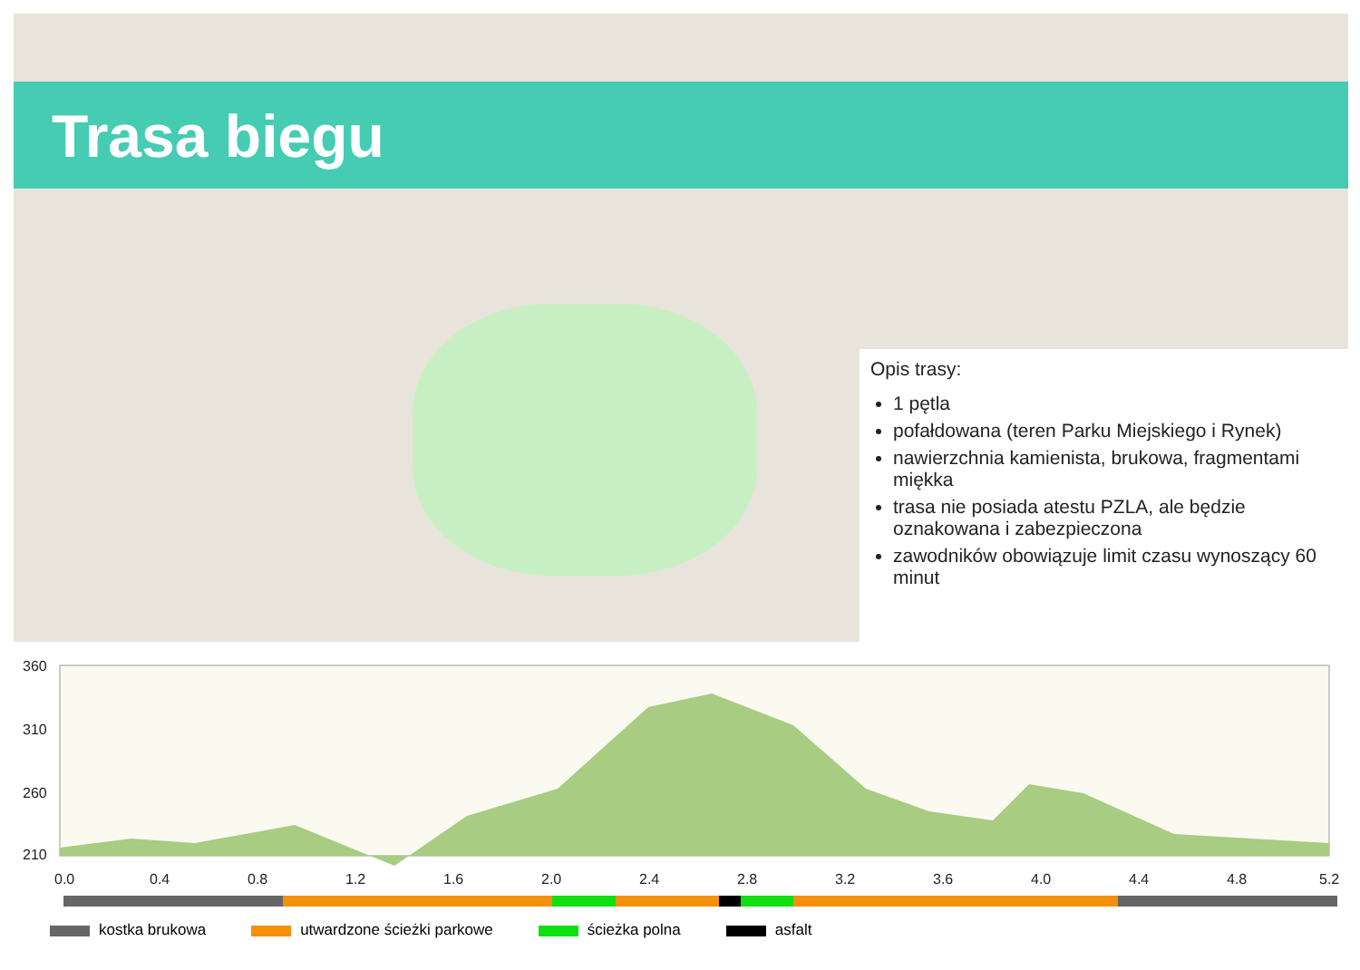Trasa biegu
Opis trasy:
1 pętla
pofałdowana (teren Parku Miejskiego i Rynek)
nawierzchnia kamienista, brukowa, fragmentami miękka
trasa nie posiada atestu PZLA, ale będzie oznakowana i zabezpieczona
zawodników obowiązuje limit czasu wynoszący 60 minut
360
310
260
210
0.0
0.4
0.8
1.2
1.6
2.0
2.4
2.8
3.2
3.6
4.0
4.4
4.8
5.2
kostka brukowa utwardzone ścieżki parkowe ścieżka polna asfalt